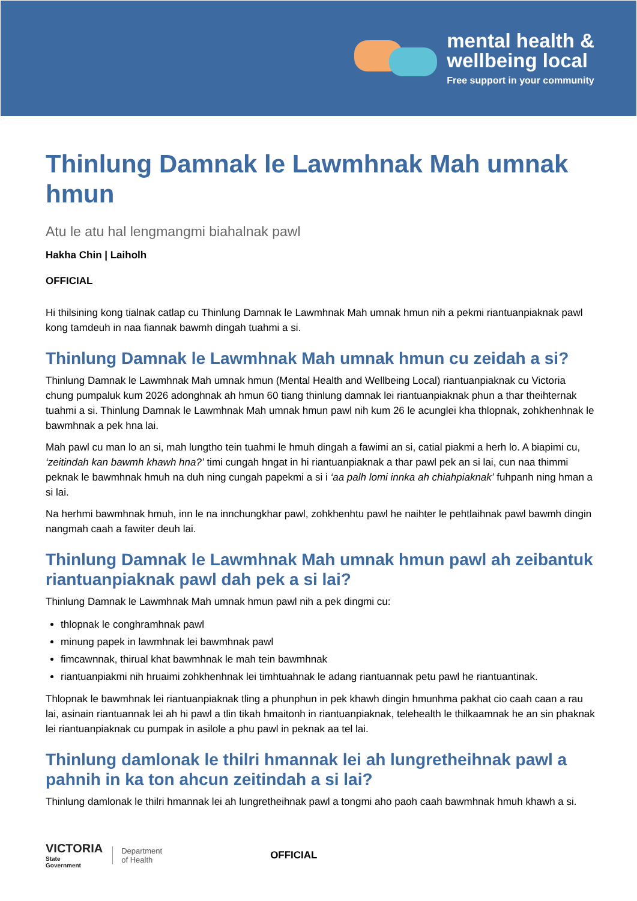mental health &
wellbeing local
Free support in your community
Thinlung Damnak le Lawmhnak Mah umnak hmun
Atu le atu hal lengmangmi biahalnak pawl
Hakha Chin | Laiholh
OFFICIAL
Hi thilsining kong tialnak catlap cu Thinlung Damnak le Lawmhnak Mah umnak hmun nih a pekmi riantuanpiaknak pawl kong tamdeuh in naa fiannak bawmh dingah tuahmi a si.
Thinlung Damnak le Lawmhnak Mah umnak hmun cu zeidah a si?
Thinlung Damnak le Lawmhnak Mah umnak hmun (Mental Health and Wellbeing Local) riantuanpiaknak cu Victoria chung pumpaluk kum 2026 adonghnak ah hmun 60 tiang thinlung damnak lei riantuanpiaknak phun a thar theihternak tuahmi a si. Thinlung Damnak le Lawmhnak Mah umnak hmun pawl nih kum 26 le acunglei kha thlopnak, zohkhenhnak le bawmhnak a pek hna lai.
Mah pawl cu man lo an si, mah lungtho tein tuahmi le hmuh dingah a fawimi an si, catial piakmi a herh lo. A biapimi cu, ‘zeitindah kan bawmh khawh hna?’ timi cungah hngat in hi riantuanpiaknak a thar pawl pek an si lai, cun naa thimmi peknak le bawmhnak hmuh na duh ning cungah papekmi a si i ‘aa palh lomi innka ah chiahpiaknak’ fuhpanh ning hman a si lai.
Na herhmi bawmhnak hmuh, inn le na innchungkhar pawl, zohkhenhtu pawl he naihter le pehtlaihnak pawl bawmh dingin nangmah caah a fawiter deuh lai.
Thinlung Damnak le Lawmhnak Mah umnak hmun pawl ah zeibantuk riantuanpiaknak pawl dah pek a si lai?
Thinlung Damnak le Lawmhnak Mah umnak hmun pawl nih a pek dingmi cu:
thlopnak le conghramhnak pawl
minung papek in lawmhnak lei bawmhnak pawl
fimcawnnak, thirual khat bawmhnak le mah tein bawmhnak
riantuanpiakmi nih hruaimi zohkhenhnak lei timhtuahnak le adang riantuannak petu pawl he riantuantinak.
Thlopnak le bawmhnak lei riantuanpiaknak tling a phunphun in pek khawh dingin hmunhma pakhat cio caah caan a rau lai, asinain riantuannak lei ah hi pawl a tlin tikah hmaitonh in riantuanpiaknak, telehealth le thilkaamnak he an sin phaknak lei riantuanpiaknak cu pumpak in asilole a phu pawl in peknak aa tel lai.
Thinlung damlonak le thilri hmannak lei ah lungretheihnak pawl a pahnih in ka ton ahcun zeitindah a si lai?
Thinlung damlonak le thilri hmannak lei ah lungretheihnak pawl a tongmi aho paoh caah bawmhnak hmuh khawh a si.
VICTORIA
State
Government
Department
of Health
OFFICIAL